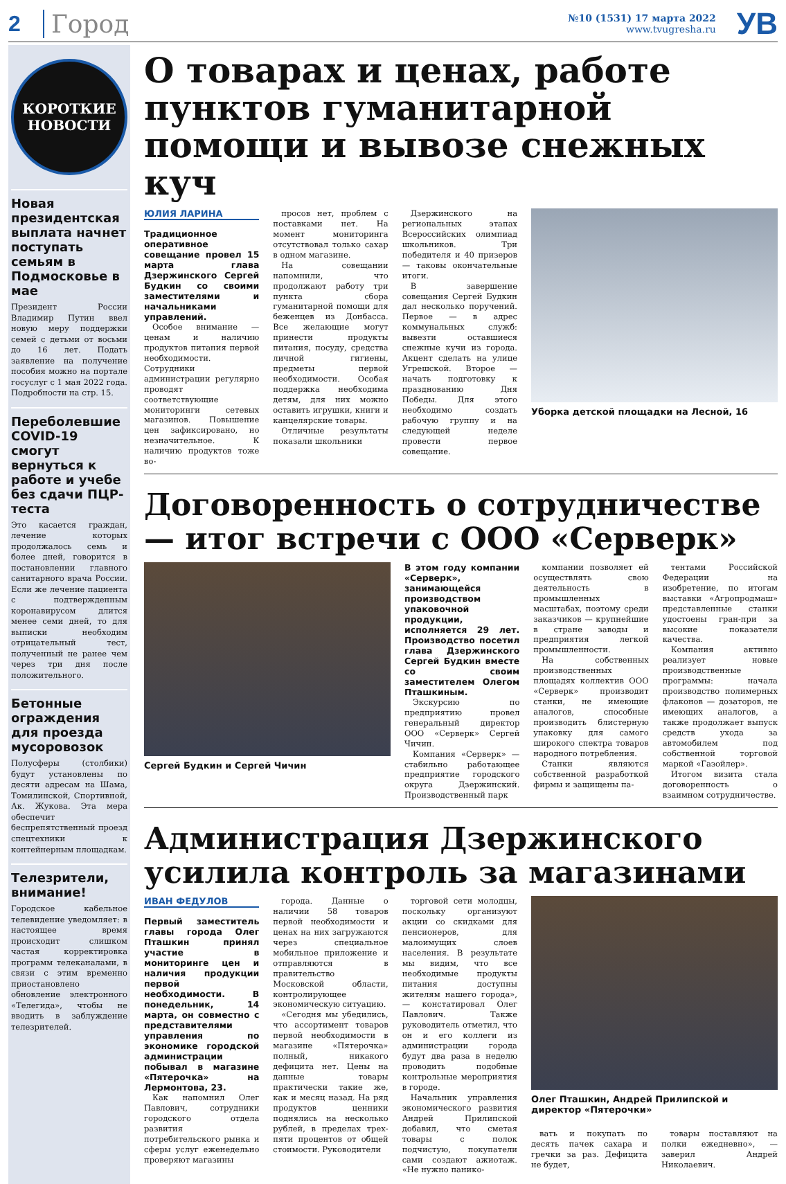2 Город
№10 (1531) 17 марта 2022
www.tvugresha.ru
УВ
КОРОТКИЕ
НОВОСТИ
Новая президентская выплата начнет поступать семьям в Подмосковье в мае
Президент России Владимир Путин ввел новую меру поддержки семей с детьми от восьми до 16 лет. Подать заявление на получение пособия можно на портале госуслуг с 1 мая 2022 года. Подробности на стр. 15.
Переболевшие COVID-19 смогут вернуться к работе и учебе без сдачи ПЦР-теста
Это касается граждан, лечение которых продолжалось семь и более дней, говорится в постановлении главного санитарного врача России. Если же лечение пациента с подтвержденным коронавирусом длится менее семи дней, то для выписки необходим отрицательный тест, полученный не ранее чем через три дня после положительного.
Бетонные ограждения для проезда мусоровозок
Полусферы (столбики) будут установлены по десяти адресам на Шама, Томилинской, Спортивной, Ак. Жукова. Эта мера обеспечит беспрепятственный проезд спецтехники к контейнерным площадкам.
Телезрители, внимание!
Городское кабельное телевидение уведомляет: в настоящее время происходит слишком частая корректировка программ телеканалами, в связи с этим временно приостановлено обновление электронного «Телегида», чтобы не вводить в заблуждение телезрителей.
О товарах и ценах, работе пунктов гуманитарной помощи и вывозе снежных куч
ЮЛИЯ ЛАРИНА
Традиционное оперативное совещание провел 15 марта глава Дзержинского Сергей Будкин со своими заместителями и начальниками управлений.
Особое внимание — ценам и наличию продуктов питания первой необходимости. Сотрудники администрации регулярно проводят соответствующие мониторинги сетевых магазинов. Повышение цен зафиксировано, но незначительное. К наличию продуктов тоже во-
просов нет, проблем с поставками нет. На момент мониторинга отсутствовал только сахар в одном магазине.
На совещании напомнили, что продолжают работу три пункта сбора гуманитарной помощи для беженцев из Донбасса. Все желающие могут принести продукты питания, посуду, средства личной гигиены, предметы первой необходимости. Особая поддержка необходима детям, для них можно оставить игрушки, книги и канцелярские товары.
Отличные результаты показали школьники
Дзержинского на региональных этапах Всероссийских олимпиад школьников. Три победителя и 40 призеров — таковы окончательные итоги.
В завершение совещания Сергей Будкин дал несколько поручений. Первое — в адрес коммунальных служб: вывезти оставшиеся снежные кучи из города. Акцент сделать на улице Угрешской. Второе — начать подготовку к празднованию Дня Победы. Для этого необходимо создать рабочую группу и на следующей неделе провести первое совещание.
Уборка детской площадки на Лесной, 16
Договоренность о сотрудничестве — итог встречи с ООО «Серверк»
Сергей Будкин и Сергей Чичин
В этом году компании «Серверк», занимающейся производством упаковочной продукции, исполняется 29 лет. Производство посетил глава Дзержинского Сергей Будкин вместе со своим заместителем Олегом Пташкиным.
Экскурсию по предприятию провел генеральный директор ООО «Серверк» Сергей Чичин.
Компания «Серверк» — стабильно работающее предприятие городского округа Дзержинский. Производственный парк
компании позволяет ей осуществлять свою деятельность в промышленных масштабах, поэтому среди заказчиков — крупнейшие в стране заводы и предприятия легкой промышленности.
На собственных производственных площадях коллектив ООО «Серверк» производит станки, не имеющие аналогов, способные производить блистерную упаковку для самого широкого спектра товаров народного потребления.
Станки являются собственной разработкой фирмы и защищены па-
тентами Российской Федерации на изобретение, по итогам выставки «Агропродмаш» представленные станки удостоены гран-при за высокие показатели качества.
Компания активно реализует новые производственные программы: начала производство полимерных флаконов — дозаторов, не имеющих аналогов, а также продолжает выпуск средств ухода за автомобилем под собственной торговой маркой «Газойлер».
Итогом визита стала договоренность о взаимном сотрудничестве.
Администрация Дзержинского усилила контроль за магазинами
ИВАН ФЕДУЛОВ
Первый заместитель главы города Олег Пташкин принял участие в мониторинге цен и наличия продукции первой необходимости. В понедельник, 14 марта, он совместно с представителями управления по экономике городской администрации побывал в магазине «Пятерочка» на Лермонтова, 23.
Как напомнил Олег Павлович, сотрудники городского отдела развития потребительского рынка и сферы услуг еженедельно проверяют магазины
города. Данные о наличии 58 товаров первой необходимости и ценах на них загружаются через специальное мобильное приложение и отправляются в правительство Московской области, контролирующее экономическую ситуацию.
«Сегодня мы убедились, что ассортимент товаров первой необходимости в магазине «Пятерочка» полный, никакого дефицита нет. Цены на данные товары практически такие же, как и месяц назад. На ряд продуктов ценники поднялись на несколько рублей, в пределах трех-пяти процентов от общей стоимости. Руководители
торговой сети молодцы, поскольку организуют акции со скидками для пенсионеров, для малоимущих слоев населения. В результате мы видим, что все необходимые продукты питания доступны жителям нашего города», — констатировал Олег Павлович. Также руководитель отметил, что он и его коллеги из администрации города будут два раза в неделю проводить подобные контрольные мероприятия в городе.
Начальник управления экономического развития Андрей Прилипской добавил, что сметая товары с полок подчистую, покупатели сами создают ажиотаж. «Не нужно панико-
Олег Пташкин, Андрей Прилипской и директор «Пятерочки»
вать и покупать по десять пачек сахара и гречки за раз. Дефицита не будет,
товары поставляют на полки ежедневно», — заверил Андрей Николаевич.